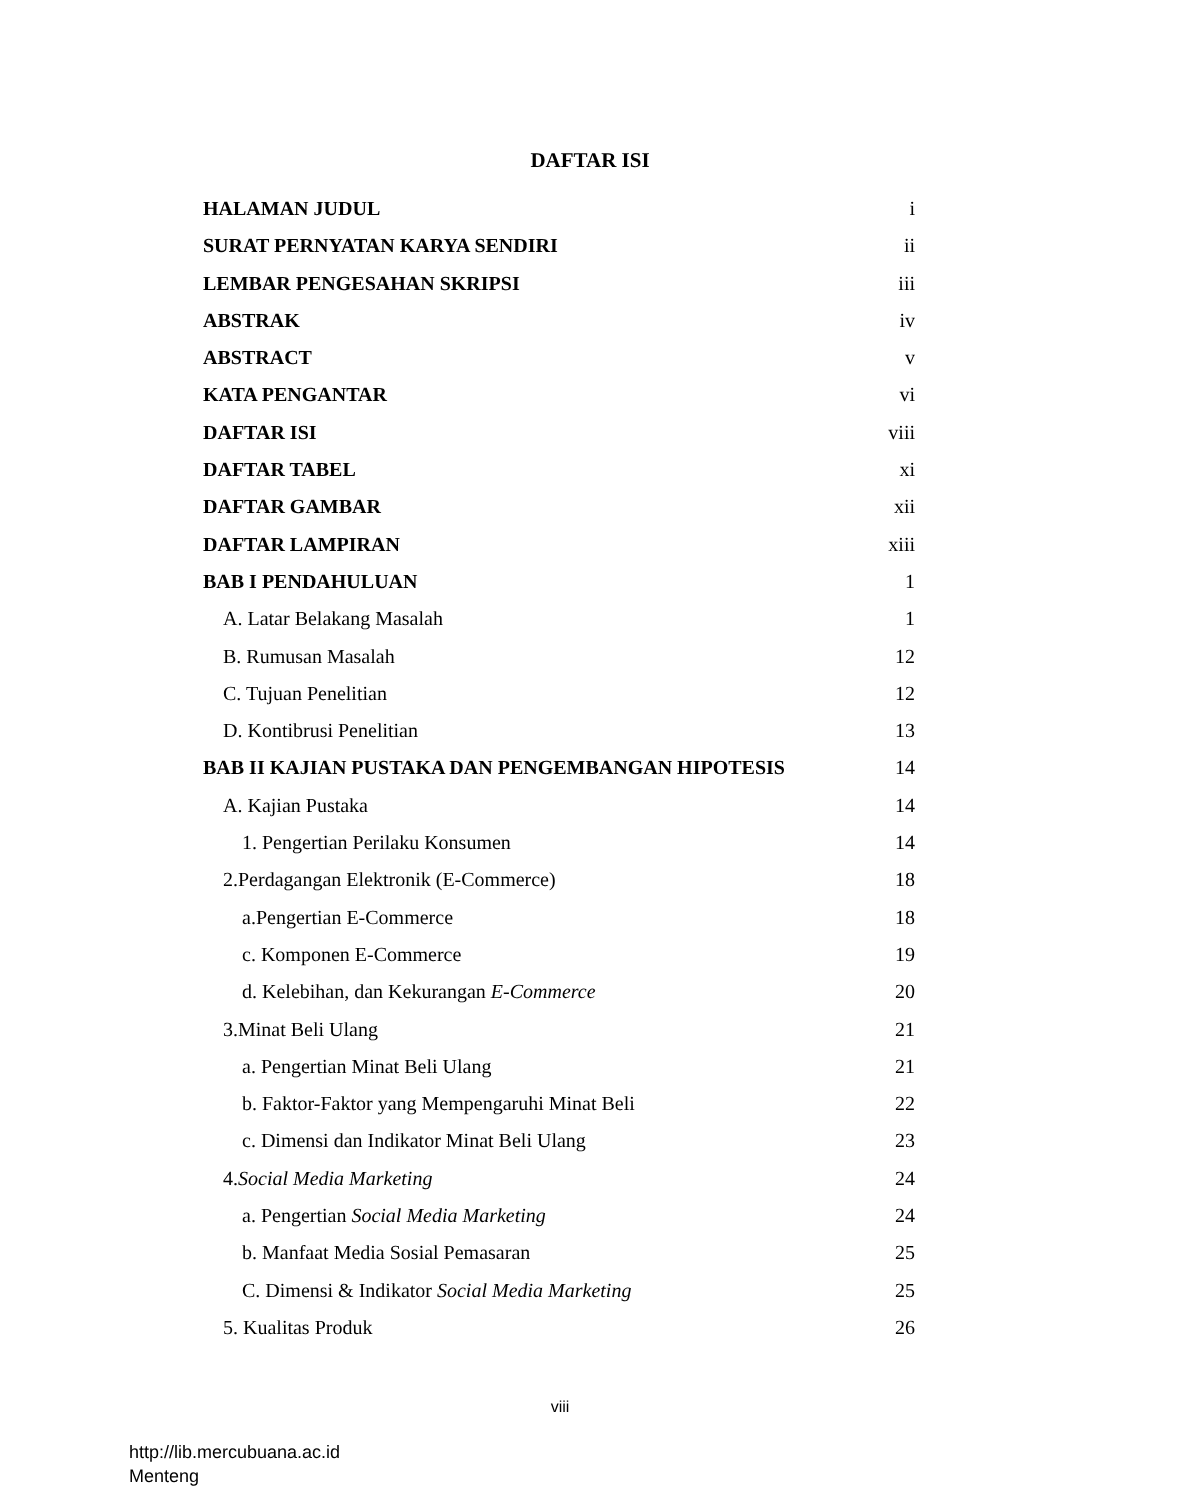DAFTAR ISI
HALAMAN JUDUL i
SURAT PERNYATAN KARYA SENDIRI ii
LEMBAR PENGESAHAN SKRIPSI iii
ABSTRAK iv
ABSTRACT v
KATA PENGANTAR vi
DAFTAR ISI viii
DAFTAR TABEL xi
DAFTAR GAMBAR xii
DAFTAR LAMPIRAN xiii
BAB I PENDAHULUAN 1
A. Latar Belakang Masalah 1
B. Rumusan Masalah 12
C. Tujuan Penelitian 12
D. Kontibrusi Penelitian 13
BAB II KAJIAN PUSTAKA DAN PENGEMBANGAN HIPOTESIS 14
A. Kajian Pustaka 14
1. Pengertian Perilaku Konsumen 14
2.Perdagangan Elektronik (E-Commerce) 18
a.Pengertian E-Commerce 18
c. Komponen E-Commerce 19
d. Kelebihan, dan Kekurangan E-Commerce 20
3.Minat Beli Ulang 21
a. Pengertian Minat Beli Ulang 21
b. Faktor-Faktor yang Mempengaruhi Minat Beli 22
c. Dimensi dan Indikator Minat Beli Ulang 23
4.Social Media Marketing 24
a. Pengertian Social Media Marketing 24
b. Manfaat Media Sosial Pemasaran 25
C. Dimensi & Indikator Social Media Marketing 25
5. Kualitas Produk 26
viii
http://lib.mercubuana.ac.id
Menteng